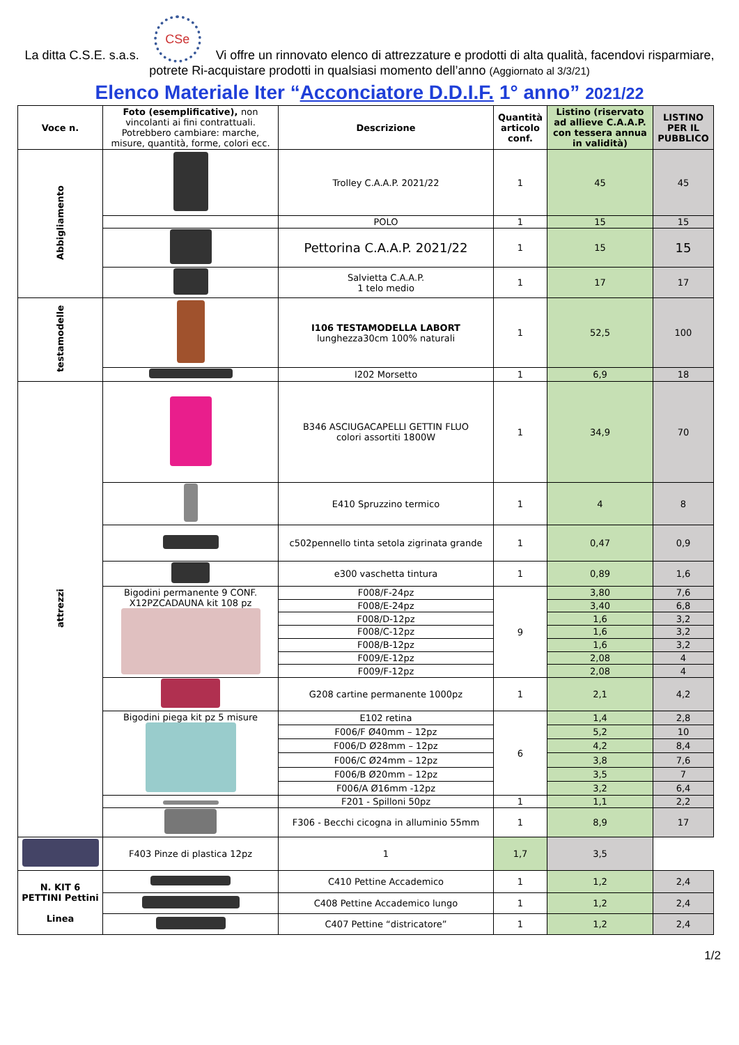La ditta C.S.E. s.a.s. CSe Vi offre un rinnovato elenco di attrezzature e prodotti di alta qualità, facendovi risparmiare, potrete Ri-acquistare prodotti in qualsiasi momento dell’anno (Aggiornato al 3/3/21)
Elenco Materiale Iter “Acconciatore D.D.I.F. 1° anno” 2021/22
| Voce n. | Foto (esemplificative), non vincolanti ai fini contrattuali. Potrebbero cambiare: marche, misure, quantità, forme, colori ecc. | Descrizione | Quantità articolo conf. | Listino (riservato ad allieve C.A.A.P. con tessera annua in validità) | LISTINO PER IL PUBBLICO |
| --- | --- | --- | --- | --- | --- |
| Abbigliamento | | Trolley C.A.A.P. 2021/22 | 1 | 45 | 45 |
| | | POLO | 1 | 15 | 15 |
| | | Pettorina C.A.A.P. 2021/22 | 1 | 15 | 15 |
| | | Salvietta C.A.A.P. 1 telo medio | 1 | 17 | 17 |
| testamodelle | | I106 TESTAMODELLA LABORT lunghezza30cm 100% naturali | 1 | 52,5 | 100 |
| | | I202 Morsetto | 1 | 6,9 | 18 |
| attrezzi | | B346 ASCIUGACAPELLI GETTIN FLUO colori assortiti 1800W | 1 | 34,9 | 70 |
| | | E410 Spruzzino termico | 1 | 4 | 8 |
| | | c502pennello tinta setola zigrinata grande | 1 | 0,47 | 0,9 |
| | | e300 vaschetta tintura | 1 | 0,89 | 1,6 |
| | Bigodini permanente 9 CONF. X12PZCADAUNA kit 108 pz | F008/F-24pz | 9 | 3,80 | 7,6 |
| | | F008/E-24pz | | 3,40 | 6,8 |
| | | F008/D-12pz | | 1,6 | 3,2 |
| | | F008/C-12pz | | 1,6 | 3,2 |
| | | F008/B-12pz | | 1,6 | 3,2 |
| | | F009/E-12pz | | 2,08 | 4 |
| | | F009/F-12pz | | 2,08 | 4 |
| | | G208 cartine permanente 1000pz | 1 | 2,1 | 4,2 |
| | Bigodini piega kit pz 5 misure | E102 retina | 6 | 1,4 | 2,8 |
| | | F006/F Ø40mm – 12pz | | 5,2 | 10 |
| | | F006/D Ø28mm – 12pz | | 4,2 | 8,4 |
| | | F006/C Ø24mm – 12pz | | 3,8 | 7,6 |
| | | F006/B Ø20mm – 12pz | | 3,5 | 7 |
| | | F006/A Ø16mm -12pz | | 3,2 | 6,4 |
| | | F201 - Spilloni 50pz | 1 | 1,1 | 2,2 |
| | | F306 - Becchi cicogna in alluminio 55mm | 1 | 8,9 | 17 |
| | F403 Pinze di plastica 12pz | 1 | 1,7 | 3,5 | |
| N. KIT 6 PETTINI Pettini Linea | | C410 Pettine Accademico | 1 | 1,2 | 2,4 |
| | | C408 Pettine Accademico lungo | 1 | 1,2 | 2,4 |
| | | C407 Pettine “districatore” | 1 | 1,2 | 2,4 |
1/2